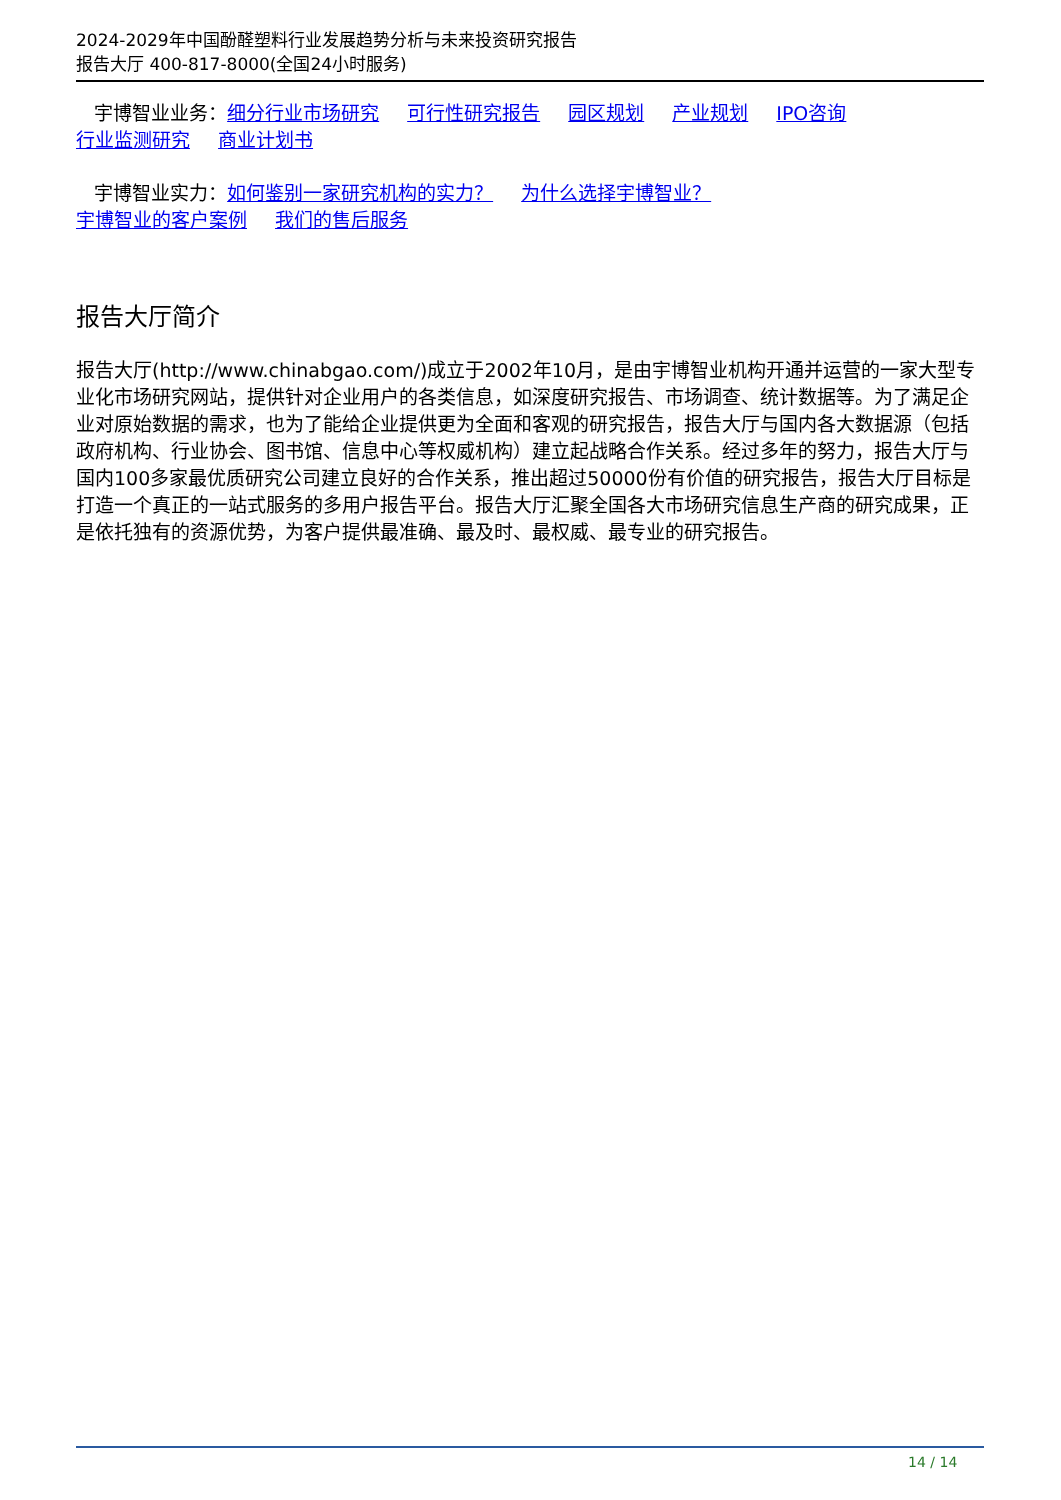2024-2029年中国酚醛塑料行业发展趋势分析与未来投资研究报告
报告大厅 400-817-8000(全国24小时服务)
宇博智业业务：细分行业市场研究 可行性研究报告 园区规划 产业规划 IPO咨询
行业监测研究 商业计划书
宇博智业实力：如何鉴别一家研究机构的实力？ 为什么选择宇博智业？
宇博智业的客户案例 我们的售后服务
报告大厅简介
报告大厅(http://www.chinabgao.com/)成立于2002年10月，是由宇博智业机构开通并运营的一家大型专业化市场研究网站，提供针对企业用户的各类信息，如深度研究报告、市场调查、统计数据等。为了满足企业对原始数据的需求，也为了能给企业提供更为全面和客观的研究报告，报告大厅与国内各大数据源（包括政府机构、行业协会、图书馆、信息中心等权威机构）建立起战略合作关系。经过多年的努力，报告大厅与国内100多家最优质研究公司建立良好的合作关系，推出超过50000份有价值的研究报告，报告大厅目标是打造一个真正的一站式服务的多用户报告平台。报告大厅汇聚全国各大市场研究信息生产商的研究成果，正是依托独有的资源优势，为客户提供最准确、最及时、最权威、最专业的研究报告。
14 / 14